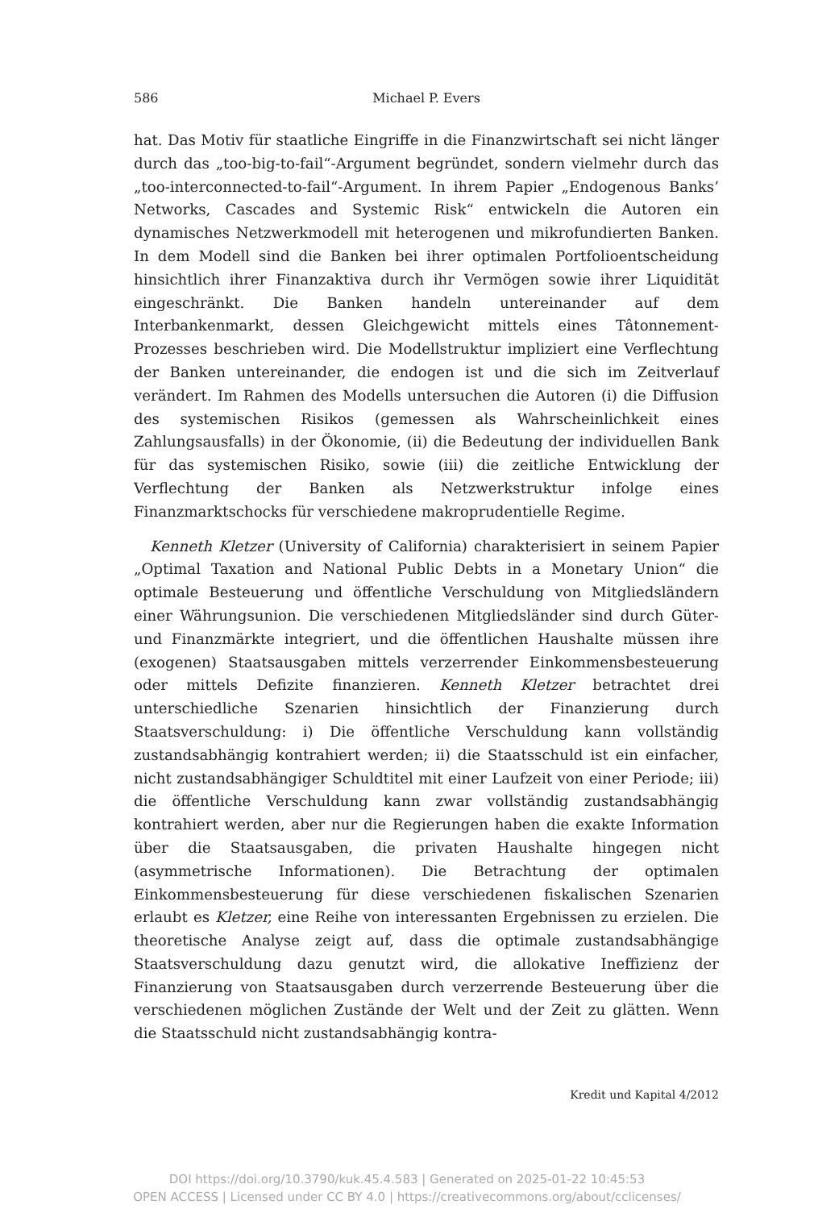586 Michael P. Evers
hat. Das Motiv für staatliche Eingriffe in die Finanzwirtschaft sei nicht länger durch das „too-big-to-fail“-Argument begründet, sondern vielmehr durch das „too-interconnected-to-fail“-Argument. In ihrem Papier „Endogenous Banks’ Networks, Cascades and Systemic Risk“ entwickeln die Autoren ein dynamisches Netzwerkmodell mit heterogenen und mikrofundierten Banken. In dem Modell sind die Banken bei ihrer optimalen Portfolioentscheidung hinsichtlich ihrer Finanzaktiva durch ihr Vermögen sowie ihrer Liquidität eingeschränkt. Die Banken handeln untereinander auf dem Interbankenmarkt, dessen Gleichgewicht mittels eines Tâtonnement-Prozesses beschrieben wird. Die Modellstruktur impliziert eine Verflechtung der Banken untereinander, die endogen ist und die sich im Zeitverlauf verändert. Im Rahmen des Modells untersuchen die Autoren (i) die Diffusion des systemischen Risikos (gemessen als Wahrscheinlichkeit eines Zahlungsausfalls) in der Ökonomie, (ii) die Bedeutung der individuellen Bank für das systemischen Risiko, sowie (iii) die zeitliche Entwicklung der Verflechtung der Banken als Netzwerkstruktur infolge eines Finanzmarktschocks für verschiedene makroprudentielle Regime.
Kenneth Kletzer (University of California) charakterisiert in seinem Papier „Optimal Taxation and National Public Debts in a Monetary Union“ die optimale Besteuerung und öffentliche Verschuldung von Mitgliedsländern einer Währungsunion. Die verschiedenen Mitgliedsländer sind durch Güter- und Finanzmärkte integriert, und die öffentlichen Haushalte müssen ihre (exogenen) Staatsausgaben mittels verzerrender Einkommensbesteuerung oder mittels Defizite finanzieren. Kenneth Kletzer betrachtet drei unterschiedliche Szenarien hinsichtlich der Finanzierung durch Staatsverschuldung: i) Die öffentliche Verschuldung kann vollständig zustandsabhängig kontrahiert werden; ii) die Staatsschuld ist ein einfacher, nicht zustandsabhängiger Schuldtitel mit einer Laufzeit von einer Periode; iii) die öffentliche Verschuldung kann zwar vollständig zustandsabhängig kontrahiert werden, aber nur die Regierungen haben die exakte Information über die Staatsausgaben, die privaten Haushalte hingegen nicht (asymmetrische Informationen). Die Betrachtung der optimalen Einkommensbesteuerung für diese verschiedenen fiskalischen Szenarien erlaubt es Kletzer, eine Reihe von interessanten Ergebnissen zu erzielen. Die theoretische Analyse zeigt auf, dass die optimale zustandsabhängige Staatsverschuldung dazu genutzt wird, die allokative Ineffizienz der Finanzierung von Staatsausgaben durch verzerrende Besteuerung über die verschiedenen möglichen Zustände der Welt und der Zeit zu glätten. Wenn die Staatsschuld nicht zustandsabhängig kontra-
Kredit und Kapital 4/2012
DOI https://doi.org/10.3790/kuk.45.4.583 | Generated on 2025-01-22 10:45:53
OPEN ACCESS | Licensed under CC BY 4.0 | https://creativecommons.org/about/cclicenses/